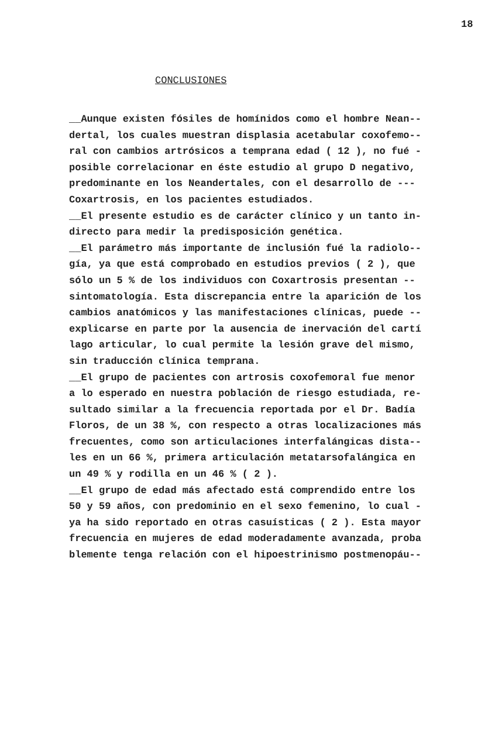18
CONCLUSIONES
__Aunque existen fósiles de homínidos como el hombre Nean--
dertal, los cuales muestran displasia acetabular coxofemo--
ral con cambios artrósicos a temprana edad ( 12 ), no fué -
posible correlacionar en éste estudio al grupo D negativo,
predominante en los Neandertales, con el desarrollo de ---
Coxartrosis, en los pacientes estudiados.
__El presente estudio es de carácter clínico y un tanto in-
directo para medir la predisposición genética.
__El parámetro más importante de inclusión fué la radiolo--
gía, ya que está comprobado en estudios previos ( 2 ), que
sólo un 5 % de los individuos con Coxartrosis presentan --
sintomatología. Esta discrepancia entre la aparición de los
cambios anatómicos y las manifestaciones clínicas, puede --
explicarse en parte por la ausencia de inervación del cartí
lago articular, lo cual permite la lesión grave del mismo,
sin traducción clínica temprana.
__El grupo de pacientes con artrosis coxofemoral fue menor
a lo esperado en nuestra población de riesgo estudiada, re-
sultado similar a la frecuencia reportada por el Dr. Badía
Floros, de un 38 %, con respecto a otras localizaciones más
frecuentes, como son articulaciones interfalángicas dista--
les en un 66 %, primera articulación metatarsofalángica en
un 49 % y rodilla en un 46 % ( 2 ).
__El grupo de edad más afectado está comprendido entre los
50 y 59 años, con predominio en el sexo femenino, lo cual -
ya ha sido reportado en otras casuísticas ( 2 ). Esta mayor
frecuencia en mujeres de edad moderadamente avanzada, proba
blemente tenga relación con el hipoestrinismo postmenopáu--